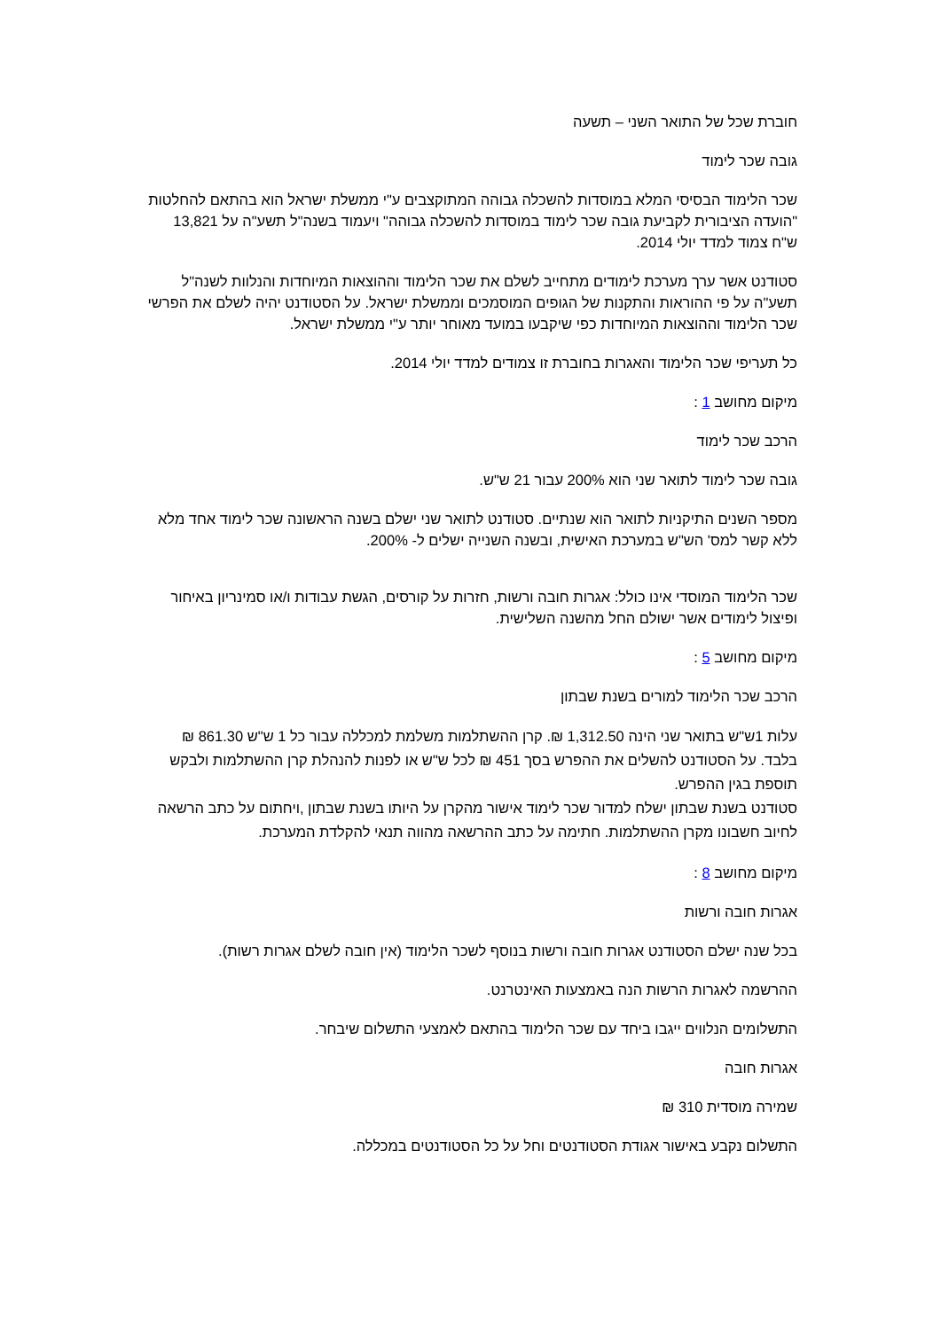חוברת שכל של התואר השני – תשעה
גובה שכר לימוד
שכר הלימוד הבסיסי המלא במוסדות להשכלה גבוהה המתוקצבים ע"י ממשלת ישראל הוא בהתאם להחלטות "הועדה הציבורית לקביעת גובה שכר לימוד במוסדות להשכלה גבוהה" ויעמוד בשנה"ל תשע"ה על 13,821 ש"ח צמוד למדד יולי 2014.
סטודנט אשר ערך מערכת לימודים מתחייב לשלם את שכר הלימוד וההוצאות המיוחדות והנלוות לשנה"ל תשע"ה על פי ההוראות והתקנות של הגופים המוסמכים וממשלת ישראל. על הסטודנט יהיה לשלם את הפרשי שכר הלימוד וההוצאות המיוחדות כפי שיקבעו במועד מאוחר יותר ע"י ממשלת ישראל.
כל תעריפי שכר הלימוד והאגרות בחוברת זו צמודים למדד יולי 2014.
מיקום מחושב 1 :
הרכב שכר לימוד
גובה שכר לימוד לתואר שני הוא 200% עבור 21 ש"ש.
מספר השנים התיקניות לתואר הוא שנתיים. סטודנט לתואר שני ישלם בשנה הראשונה שכר לימוד אחד מלא ללא קשר למס' הש"ש במערכת האישית, ובשנה השנייה ישלים ל- 200%.
שכר הלימוד המוסדי אינו כולל: אגרות חובה ורשות, חזרות על קורסים, הגשת עבודות ו/או סמינריון באיחור ופיצול לימודים אשר ישולם החל מהשנה השלישית.
מיקום מחושב 5 :
הרכב שכר הלימוד למורים בשנת שבתון
עלות 1ש"ש בתואר שני הינה 1,312.50 ₪. קרן ההשתלמות משלמת למכללה עבור כל 1 ש"ש 861.30 ₪ בלבד. על הסטודנט להשלים את ההפרש בסך 451 ₪ לכל ש"ש או לפנות להנהלת קרן ההשתלמות ולבקש תוספת בגין ההפרש.
סטודנט בשנת שבתון ישלח למדור שכר לימוד אישור מהקרן על היותו בשנת שבתון ,ויחתום על כתב הרשאה לחיוב חשבונו מקרן ההשתלמות. חתימה על כתב ההרשאה מהווה תנאי להקלדת המערכת.
מיקום מחושב 8 :
אגרות חובה ורשות
בכל שנה ישלם הסטודנט אגרות חובה ורשות בנוסף לשכר הלימוד (אין חובה לשלם אגרות רשות).
ההרשמה לאגרות הרשות הנה באמצעות האינטרנט.
התשלומים הנלווים ייגבו ביחד עם שכר הלימוד בהתאם לאמצעי התשלום שיבחר.
אגרות חובה
שמירה מוסדית 310 ₪
התשלום נקבע באישור אגודת הסטודנטים וחל על כל הסטודנטים במכללה.